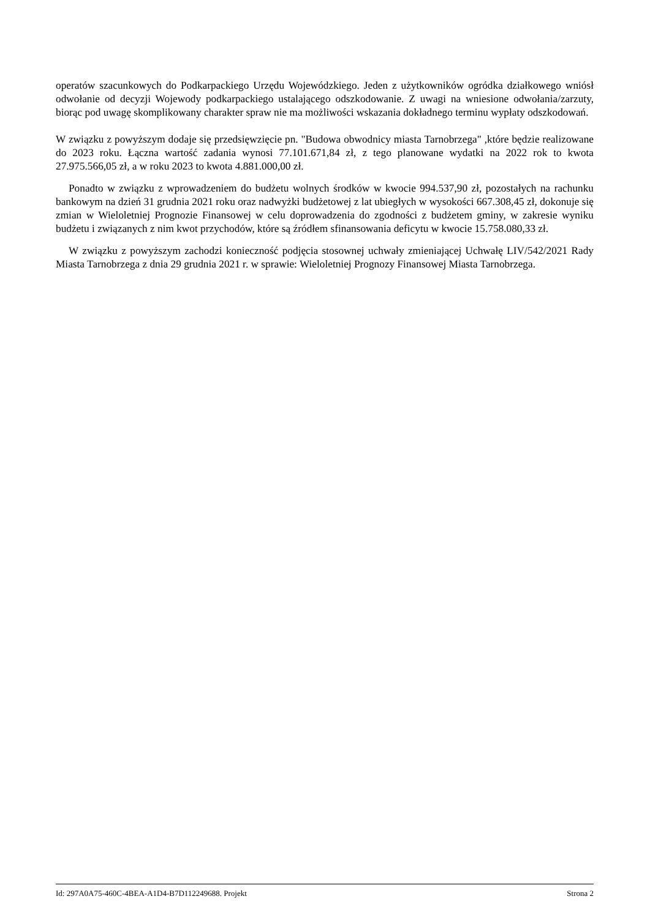operatów szacunkowych do Podkarpackiego Urzędu Wojewódzkiego. Jeden z użytkowników ogródka działkowego wniósł odwołanie od decyzji Wojewody podkarpackiego ustalającego odszkodowanie. Z uwagi na wniesione odwołania/zarzuty, biorąc pod uwagę skomplikowany charakter spraw nie ma możliwości wskazania dokładnego terminu wypłaty odszkodowań.
W związku z powyższym dodaje się przedsięwzięcie pn. "Budowa obwodnicy miasta Tarnobrzega" ,które będzie realizowane do 2023 roku. Łączna wartość zadania wynosi 77.101.671,84 zł, z tego planowane wydatki na 2022 rok to kwota 27.975.566,05 zł, a w roku 2023 to kwota 4.881.000,00 zł.
Ponadto w związku z wprowadzeniem do budżetu wolnych środków w kwocie 994.537,90 zł, pozostałych na rachunku bankowym na dzień 31 grudnia 2021 roku oraz nadwyżki budżetowej z lat ubiegłych w wysokości 667.308,45 zł, dokonuje się zmian w Wieloletniej Prognozie Finansowej w celu doprowadzenia do zgodności z budżetem gminy, w zakresie wyniku budżetu i związanych z nim kwot przychodów, które są źródłem sfinansowania deficytu w kwocie 15.758.080,33 zł.
W związku z powyższym zachodzi konieczność podjęcia stosownej uchwały zmieniającej Uchwałę LIV/542/2021 Rady Miasta Tarnobrzega z dnia 29 grudnia 2021 r. w sprawie: Wieloletniej Prognozy Finansowej Miasta Tarnobrzega.
Id: 297A0A75-460C-4BEA-A1D4-B7D112249688. Projekt Strona 2